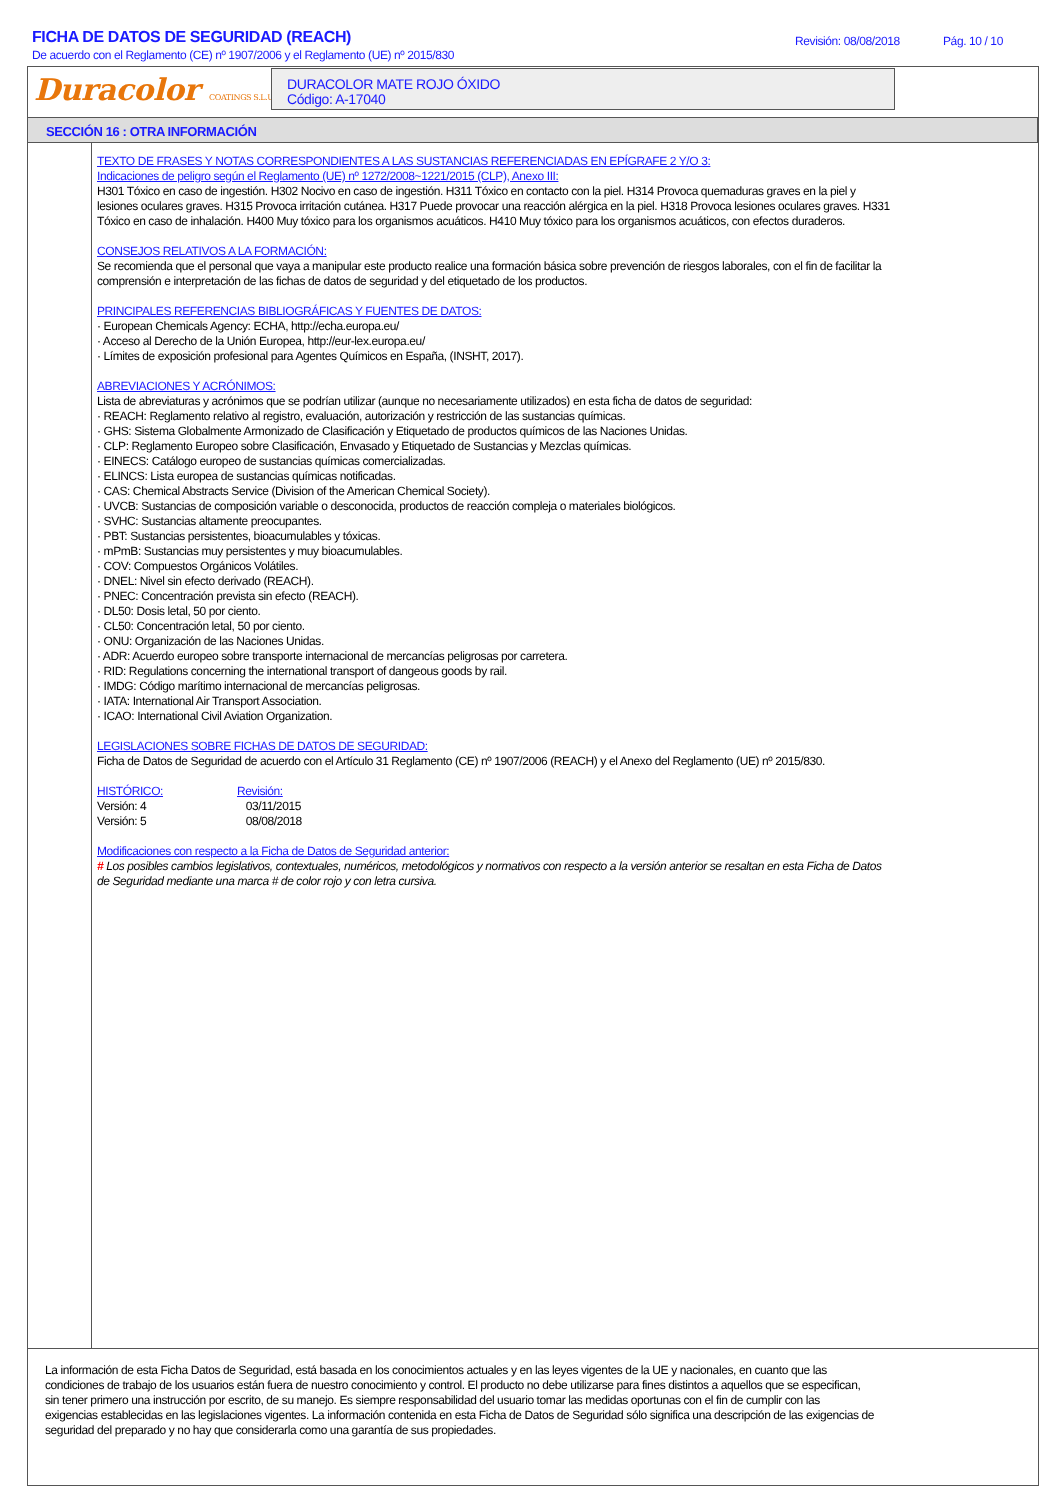FICHA DE DATOS DE SEGURIDAD (REACH)
De acuerdo con el Reglamento (CE) nº 1907/2006 y el Reglamento (UE) nº 2015/830
Revisión: 08/08/2018 Pág. 10 / 10
Duracolor COATINGS S.L.U.
DURACOLOR MATE ROJO ÓXIDO
Código: A-17040
SECCIÓN 16 : OTRA INFORMACIÓN
TEXTO DE FRASES Y NOTAS CORRESPONDIENTES A LAS SUSTANCIAS REFERENCIADAS EN EPÍGRAFE 2 Y/O 3:
Indicaciones de peligro según el Reglamento (UE) nº 1272/2008~1221/2015 (CLP), Anexo III:
H301 Tóxico en caso de ingestión. H302 Nocivo en caso de ingestión. H311 Tóxico en contacto con la piel. H314 Provoca quemaduras graves en la piel y lesiones oculares graves. H315 Provoca irritación cutánea. H317 Puede provocar una reacción alérgica en la piel. H318 Provoca lesiones oculares graves. H331 Tóxico en caso de inhalación. H400 Muy tóxico para los organismos acuáticos. H410 Muy tóxico para los organismos acuáticos, con efectos duraderos.
CONSEJOS RELATIVOS A LA FORMACIÓN:
Se recomienda que el personal que vaya a manipular este producto realice una formación básica sobre prevención de riesgos laborales, con el fin de facilitar la comprensión e interpretación de las fichas de datos de seguridad y del etiquetado de los productos.
PRINCIPALES REFERENCIAS BIBLIOGRÁFICAS Y FUENTES DE DATOS:
· European Chemicals Agency: ECHA, http://echa.europa.eu/
· Acceso al Derecho de la Unión Europea, http://eur-lex.europa.eu/
· Límites de exposición profesional para Agentes Químicos en España, (INSHT, 2017).
ABREVIACIONES Y ACRÓNIMOS:
Lista de abreviaturas y acrónimos que se podrían utilizar (aunque no necesariamente utilizados) en esta ficha de datos de seguridad:
· REACH: Reglamento relativo al registro, evaluación, autorización y restricción de las sustancias químicas.
· GHS: Sistema Globalmente Armonizado de Clasificación y Etiquetado de productos químicos de las Naciones Unidas.
· CLP: Reglamento Europeo sobre Clasificación, Envasado y Etiquetado de Sustancias y Mezclas químicas.
· EINECS: Catálogo europeo de sustancias químicas comercializadas.
· ELINCS: Lista europea de sustancias químicas notificadas.
· CAS: Chemical Abstracts Service (Division of the American Chemical Society).
· UVCB: Sustancias de composición variable o desconocida, productos de reacción compleja o materiales biológicos.
· SVHC: Sustancias altamente preocupantes.
· PBT: Sustancias persistentes, bioacumulables y tóxicas.
· mPmB: Sustancias muy persistentes y muy bioacumulables.
· COV: Compuestos Orgánicos Volátiles.
· DNEL: Nivel sin efecto derivado (REACH).
· PNEC: Concentración prevista sin efecto (REACH).
· DL50: Dosis letal, 50 por ciento.
· CL50: Concentración letal, 50 por ciento.
· ONU: Organización de las Naciones Unidas.
· ADR: Acuerdo europeo sobre transporte internacional de mercancías peligrosas por carretera.
· RID: Regulations concerning the international transport of dangeous goods by rail.
· IMDG: Código marítimo internacional de mercancías peligrosas.
· IATA: International Air Transport Association.
· ICAO: International Civil Aviation Organization.
LEGISLACIONES SOBRE FICHAS DE DATOS DE SEGURIDAD:
Ficha de Datos de Seguridad de acuerdo con el Artículo 31 Reglamento (CE) nº 1907/2006 (REACH) y el Anexo del Reglamento (UE) nº 2015/830.
HISTÓRICO: Revisión: Versión: 4 03/11/2015 Versión: 5 08/08/2018
Modificaciones con respecto a la Ficha de Datos de Seguridad anterior:
# Los posibles cambios legislativos, contextuales, numéricos, metodológicos y normativos con respecto a la versión anterior se resaltan en esta Ficha de Datos de Seguridad mediante una marca # de color rojo y con letra cursiva.
La información de esta Ficha Datos de Seguridad, está basada en los conocimientos actuales y en las leyes vigentes de la UE y nacionales, en cuanto que las condiciones de trabajo de los usuarios están fuera de nuestro conocimiento y control. El producto no debe utilizarse para fines distintos a aquellos que se especifican, sin tener primero una instrucción por escrito, de su manejo. Es siempre responsabilidad del usuario tomar las medidas oportunas con el fin de cumplir con las exigencias establecidas en las legislaciones vigentes. La información contenida en esta Ficha de Datos de Seguridad sólo significa una descripción de las exigencias de seguridad del preparado y no hay que considerarla como una garantía de sus propiedades.